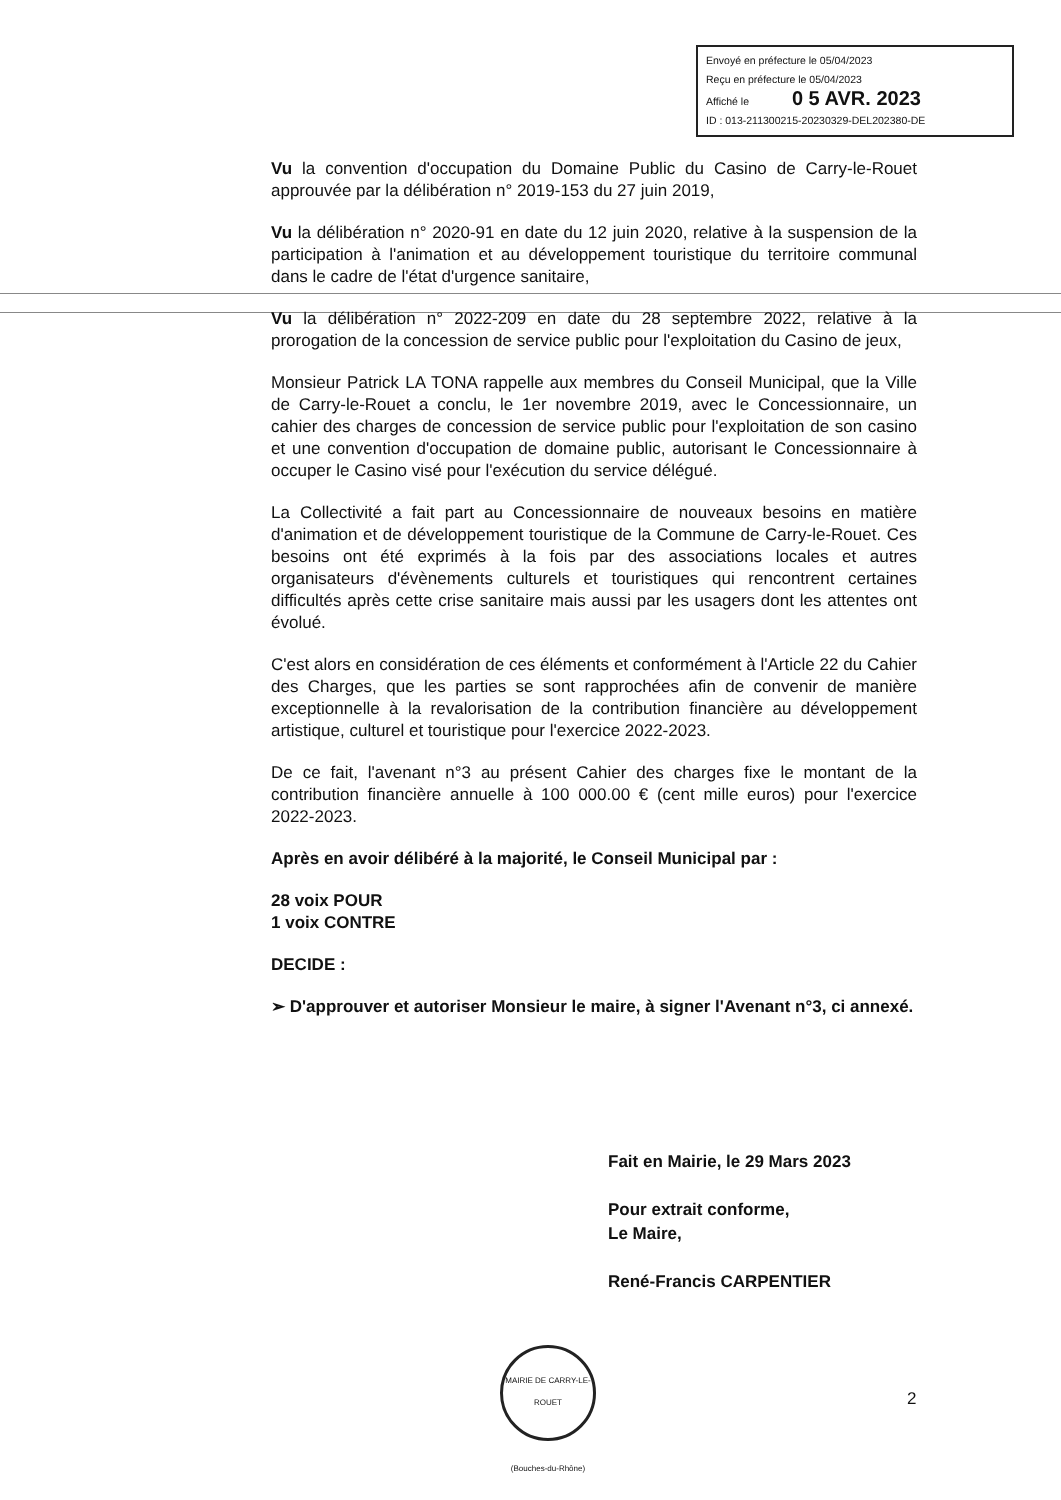Envoyé en préfecture le 05/04/2023
Reçu en préfecture le 05/04/2023
Affiché le 0 5 AVR. 2023
ID : 013-211300215-20230329-DEL202380-DE
Vu la convention d'occupation du Domaine Public du Casino de Carry-le-Rouet approuvée par la délibération n° 2019-153 du 27 juin 2019,
Vu la délibération n° 2020-91 en date du 12 juin 2020, relative à la suspension de la participation à l'animation et au développement touristique du territoire communal dans le cadre de l'état d'urgence sanitaire,
Vu la délibération n° 2022-209 en date du 28 septembre 2022, relative à la prorogation de la concession de service public pour l'exploitation du Casino de jeux,
Monsieur Patrick LA TONA rappelle aux membres du Conseil Municipal, que la Ville de Carry-le-Rouet a conclu, le 1er novembre 2019, avec le Concessionnaire, un cahier des charges de concession de service public pour l'exploitation de son casino et une convention d'occupation de domaine public, autorisant le Concessionnaire à occuper le Casino visé pour l'exécution du service délégué.
La Collectivité a fait part au Concessionnaire de nouveaux besoins en matière d'animation et de développement touristique de la Commune de Carry-le-Rouet. Ces besoins ont été exprimés à la fois par des associations locales et autres organisateurs d'évènements culturels et touristiques qui rencontrent certaines difficultés après cette crise sanitaire mais aussi par les usagers dont les attentes ont évolué.
C'est alors en considération de ces éléments et conformément à l'Article 22 du Cahier des Charges, que les parties se sont rapprochées afin de convenir de manière exceptionnelle à la revalorisation de la contribution financière au développement artistique, culturel et touristique pour l'exercice 2022-2023.
De ce fait, l'avenant n°3 au présent Cahier des charges fixe le montant de la contribution financière annuelle à 100 000.00 € (cent mille euros) pour l'exercice 2022-2023.
Après en avoir délibéré à la majorité, le Conseil Municipal par :
28 voix POUR
1 voix CONTRE
DECIDE :
➢ D'approuver et autoriser Monsieur le maire, à signer l'Avenant n°3, ci annexé.
Fait en Mairie, le 29 Mars 2023
Pour extrait conforme,
Le Maire,
René-Francis CARPENTIER
MAIRIE DE CARRY-LE-ROUET
(Bouches-du-Rhône)
2